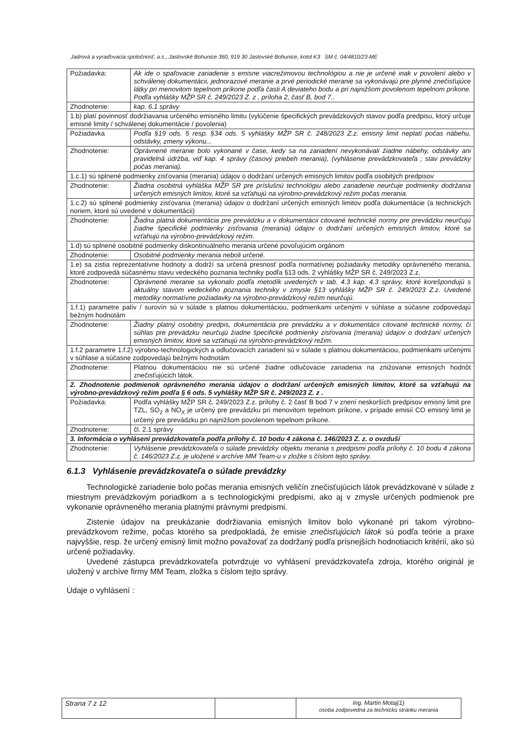Jadrová a vyraďovacia spoločnosť, a.s., Jaslovské Bohunice 360, 919 30 Jaslovské Bohunice, kotol K3 SM č. 04/4810/23-ME
| Požiadavka: | Ak ide o spaľovacie zariadenie s emisne viacrežimovou technológiou a nie je určené inak v povolení alebo v schválenej dokumentácii, jednorazové meranie a prvé periodické meranie sa vykonávajú pre plynné znečisťujúce látky pri menovitom tepelnom príkone podľa časti A deviateho bodu a pri najnižšom povolenom tepelnom príkone. Podľa vyhlášky MŽP SR č. 249/2023 Z. z , príloha 2, časť B, bod 7.. |
| Zhodnotenie: | kap. 6.1 správy |
| 1.b) platí povinnosť dodržiavania určeného emisného limitu (vylúčenie špecifických prevádzkových stavov podľa predpisu, ktorý určuje emisné limity / schválenej dokumentácie / povolenia) | |
| Požiadavka | Podľa §19 ods. 5 resp. §34 ods. 5 vyhlášky MŽP SR č. 248/2023 Z.z. emisný limit neplatí počas nábehu, odstávky, zmeny výkonu... |
| Zhodnotenie: | Oprávnené meranie bolo vykonané v čase, kedy sa na zariadení nevykonávali žiadne nábehy, odstávky ani pravidelná údržba, viď kap. 4 správy (časový priebeh merania), (vyhlásenie prevádzkovateľa ; stav prevádzky počas merania). |
| 1.c.1) sú splnené podmienky zisťovania (merania) údajov o dodržaní určených emisných limitov podľa osobitých predpisov | |
| Zhodnotenie: | Žiadna osobitná vyhláška MŽP SR pre príslušnú technológiu alebo zariadenie neurčuje podmienky dodržania určených emisných limitov, ktoré sa vzťahujú na výrobno-prevádzkový režim počas merania. |
| 1.c.2) sú splnené podmienky zisťovania (merania) údajov o dodržaní určených emisných limitov podľa dokumentácie (a technických noriem, ktoré sú uvedené v dokumentácii) | |
| Zhodnotenie: | Žiadna platná dokumentácia pre prevádzku a v dokumentácii citované technické normy pre prevádzku neurčujú žiadne špecifické podmienky zisťovania (merania) údajov o dodržaní určených emisných limitov, ktoré sa vzťahujú na výrobno-prevádzkový režim. |
| 1.d) sú splnené osobitné podmienky diskontinuálneho merania určené povoľujúcim orgánom | |
| Zhodnotenie: | Osobitné podmienky merania neboli určené. |
| 1.e) sa zistia reprezentatívne hodnoty a dodrží sa určená presnosť podľa normatívnej požiadavky metodiky oprávneného merania, ktoré zodpovedá súčasnému stavu vedeckého poznania techniky podľa §13 ods. 2 vyhlášky MŽP SR č. 249/2023 Z.z. | |
| Zhodnotenie: | Oprávnené meranie sa vykonalo podľa metodík uvedených v tab. 4.3 kap. 4.3 správy, ktoré korešpondujú s aktuálny stavom vedeckého poznania techniky v zmysle §13 vyhlášky MŽP SR č. 249/2023 Z.z. Uvedené metodiky normatívne požiadavky na výrobno-prevádzkový režim neurčujú. |
| 1.f.1) parametre palív / surovín sú v súlade s platnou dokumentáciou, podmienkami určenými v súhlase a súčasne zodpovedajú bežným hodnotám | |
| Zhodnotenie: | Žiadny platný osobitný predpis, dokumentácia pre prevádzku a v dokumentácii citované technické normy, či súhlas pre prevádzku neurčujú žiadne špecifické podmienky zisťovania (merania) údajov o dodržaní určených emisných limitov, ktoré sa vzťahujú na výrobno-prevádzkový režim. |
| 1.f.2 parametre 1.f.2) výrobno-technologických a odlučovacích zariadení sú v súlade s platnou dokumentáciou, podmienkami určenými v súhlase a súčasne zodpovedajú bežnými hodnotám | |
| Zhodnotenie: | Platnou dokumentáciou nie sú určené žiadne odlučovacie zariadenia na znižovanie emisných hodnôt znečisťujúcich látok. |
| 2. Zhodnotenie podmienok oprávneného merania údajov o dodržaní určených emisných limitov, ktoré sa vzťahujú na výrobno-prevádzkový režim podľa § 6 ods. 5 vyhlášky MŽP SR č. 249/2023 Z. z . | |
| Požiadavka: | Podľa vyhlášky MŽP SR č. 249/2023 Z.z. prílohy č. 2 časť B bod 7 v znení neskorších predpisov emisný limit pre TZL, SO<sub>2</sub> a NO<sub>X</sub> je určený pre prevádzku pri menovitom tepelnom príkone, v prípade emisií CO emisný limit je určený pre prevádzku pri najnižšom povolenom tepelnom príkone. |
| Zhodnotenie: | čl. 2.1 správy |
| 3. Informácia o vyhlásení prevádzkovateľa podľa prílohy č. 10 bodu 4 zákona č. 146/2023 Z. z. o ovzduší | |
| Zhodnotenie: | Vyhlásenie prevádzkovateľa o súlade prevádzky objektu merania s predpismi podľa prílohy č. 10 bodu 4 zákona č. 146/2023 Z.z. je uložené v archíve MM Team-u v zložke s číslom tejto správy. |
6.1.3 Vyhlásenie prevádzkovateľa o súlade prevádzky
Technologické zariadenie bolo počas merania emisných veličín znečisťujúcich látok prevádzkované v súlade z miestnym prevádzkovým poriadkom a s technologickými predpismi, ako aj v zmysle určených podmienok pre vykonanie oprávneného merania platnými právnymi predpismi.
Zistenie údajov na preukázanie dodržiavania emisných limitov bolo vykonané pri takom výrobno-prevádzkovom režime, počas ktorého sa predpokladá, že emisie znečisťujúcich látok sú podľa teórie a praxe najvyššie, resp. že určený emisný limit možno považovať za dodržaný podľa prísnejších hodnotiacich kritérií, ako sú určené požiadavky.
Uvedené zástupca prevádzkovateľa potvrdzuje vo vyhlásení prevádzkovateľa zdroja, ktorého originál je uložený v archíve firmy MM Team, zložka s číslom tejto správy.
Údaje o vyhlásení :
| Strana 7 z 12 | | Ing. Martin Motaj(1) osoba zodpovedná za technickú stránku merania |